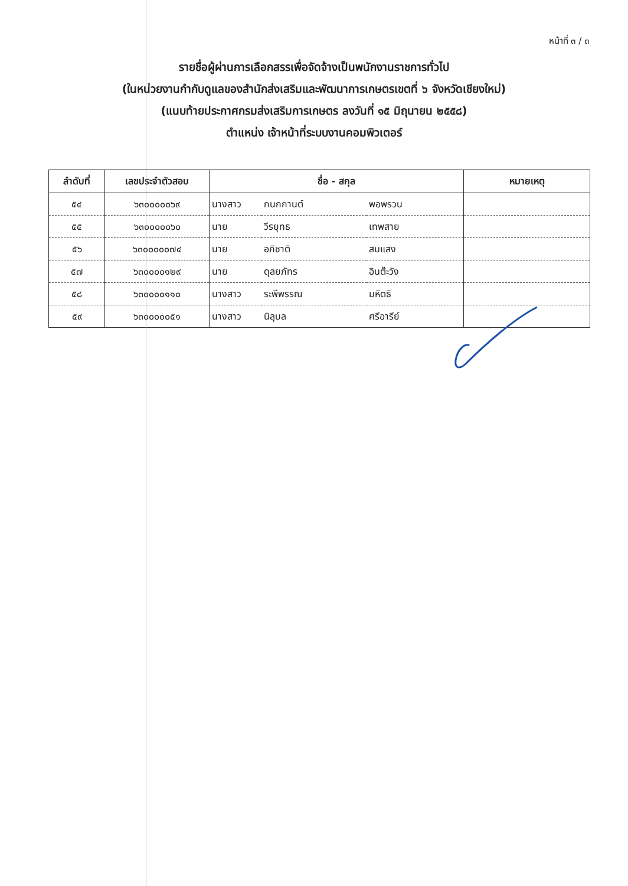หน้าที่ ๓ / ๓
รายชื่อผู้ผ่านการเลือกสรรเพื่อจัดจ้างเป็นพนักงานราชการทั่วไป
(ในหน่วยงานกำกับดูแลของสำนักส่งเสริมและพัฒนาการเกษตรเขตที่ ๖ จังหวัดเชียงใหม่)
(แนบท้ายประกาศกรมส่งเสริมการเกษตร ลงวันที่ ๑๕ มิถุนายน ๒๕๕๘)
ตำแหน่ง เจ้าหน้าที่ระบบงานคอมพิวเตอร์
| ลำดับที่ | เลขประจำตัวสอบ | ชื่อ - สกุล | | | หมายเหตุ |
| --- | --- | --- | --- | --- | --- |
| ๕๔ | ๖๓๐๐๐๐๐๖๙ | นางสาว | กนกกานต์ | พอพรวน | |
| ๕๕ | ๖๓๐๐๐๐๐๖๐ | นาย | วีรยุทธ | เทพสาย | |
| ๕๖ | ๖๓๐๐๐๐๐๗๔ | นาย | อภิชาติ | สมแสง | |
| ๕๗ | ๖๓๐๐๐๐๑๒๙ | นาย | ดุลยภัทร | อินต๊ะวัง | |
| ๕๘ | ๖๓๐๐๐๐๑๑๐ | นางสาว | ระพีพรรณ | มหิตธิ | |
| ๕๙ | ๖๓๐๐๐๐๐๕๑ | นางสาว | นิลุบล | ศรีอารีย์ | |